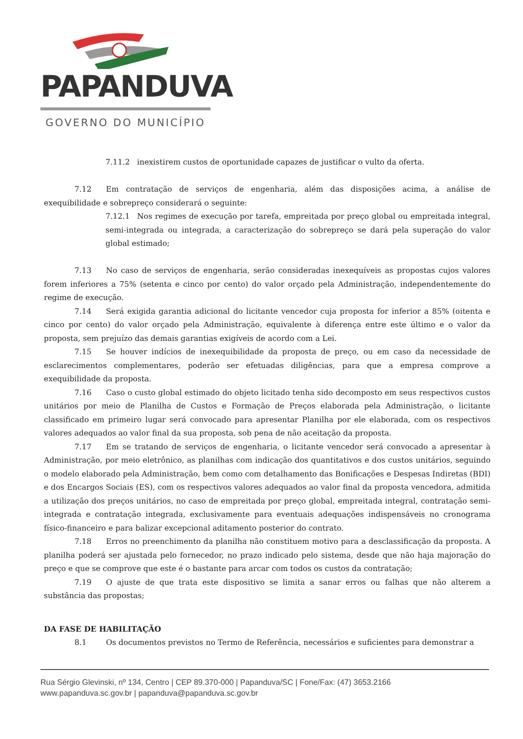PAPANDUVA
GOVERNO DO MUNICÍPIO
7.11.2 inexistirem custos de oportunidade capazes de justificar o vulto da oferta.
7.12 Em contratação de serviços de engenharia, além das disposições acima, a análise de exequibilidade e sobrepreço considerará o seguinte:
7.12.1 Nos regimes de execução por tarefa, empreitada por preço global ou empreitada integral, semi-integrada ou integrada, a caracterização do sobrepreço se dará pela superação do valor global estimado;
7.13 No caso de serviços de engenharia, serão consideradas inexequíveis as propostas cujos valores forem inferiores a 75% (setenta e cinco por cento) do valor orçado pela Administração, independentemente do regime de execução.
7.14 Será exigida garantia adicional do licitante vencedor cuja proposta for inferior a 85% (oitenta e cinco por cento) do valor orçado pela Administração, equivalente à diferença entre este último e o valor da proposta, sem prejuízo das demais garantias exigíveis de acordo com a Lei.
7.15 Se houver indícios de inexequibilidade da proposta de preço, ou em caso da necessidade de esclarecimentos complementares, poderão ser efetuadas diligências, para que a empresa comprove a exequibilidade da proposta.
7.16 Caso o custo global estimado do objeto licitado tenha sido decomposto em seus respectivos custos unitários por meio de Planilha de Custos e Formação de Preços elaborada pela Administração, o licitante classificado em primeiro lugar será convocado para apresentar Planilha por ele elaborada, com os respectivos valores adequados ao valor final da sua proposta, sob pena de não aceitação da proposta.
7.17 Em se tratando de serviços de engenharia, o licitante vencedor será convocado a apresentar à Administração, por meio eletrônico, as planilhas com indicação dos quantitativos e dos custos unitários, seguindo o modelo elaborado pela Administração, bem como com detalhamento das Bonificações e Despesas Indiretas (BDI) e dos Encargos Sociais (ES), com os respectivos valores adequados ao valor final da proposta vencedora, admitida a utilização dos preços unitários, no caso de empreitada por preço global, empreitada integral, contratação semi-integrada e contratação integrada, exclusivamente para eventuais adequações indispensáveis no cronograma físico-financeiro e para balizar excepcional aditamento posterior do contrato.
7.18 Erros no preenchimento da planilha não constituem motivo para a desclassificação da proposta. A planilha poderá ser ajustada pelo fornecedor, no prazo indicado pelo sistema, desde que não haja majoração do preço e que se comprove que este é o bastante para arcar com todos os custos da contratação;
7.19 O ajuste de que trata este dispositivo se limita a sanar erros ou falhas que não alterem a substância das propostas;
DA FASE DE HABILITAÇÃO
8.1 Os documentos previstos no Termo de Referência, necessários e suficientes para demonstrar a
Rua Sérgio Glevinski, nº 134, Centro | CEP 89.370-000 | Papanduva/SC | Fone/Fax: (47) 3653.2166
www.papanduva.sc.gov.br | papanduva@papanduva.sc.gov.br